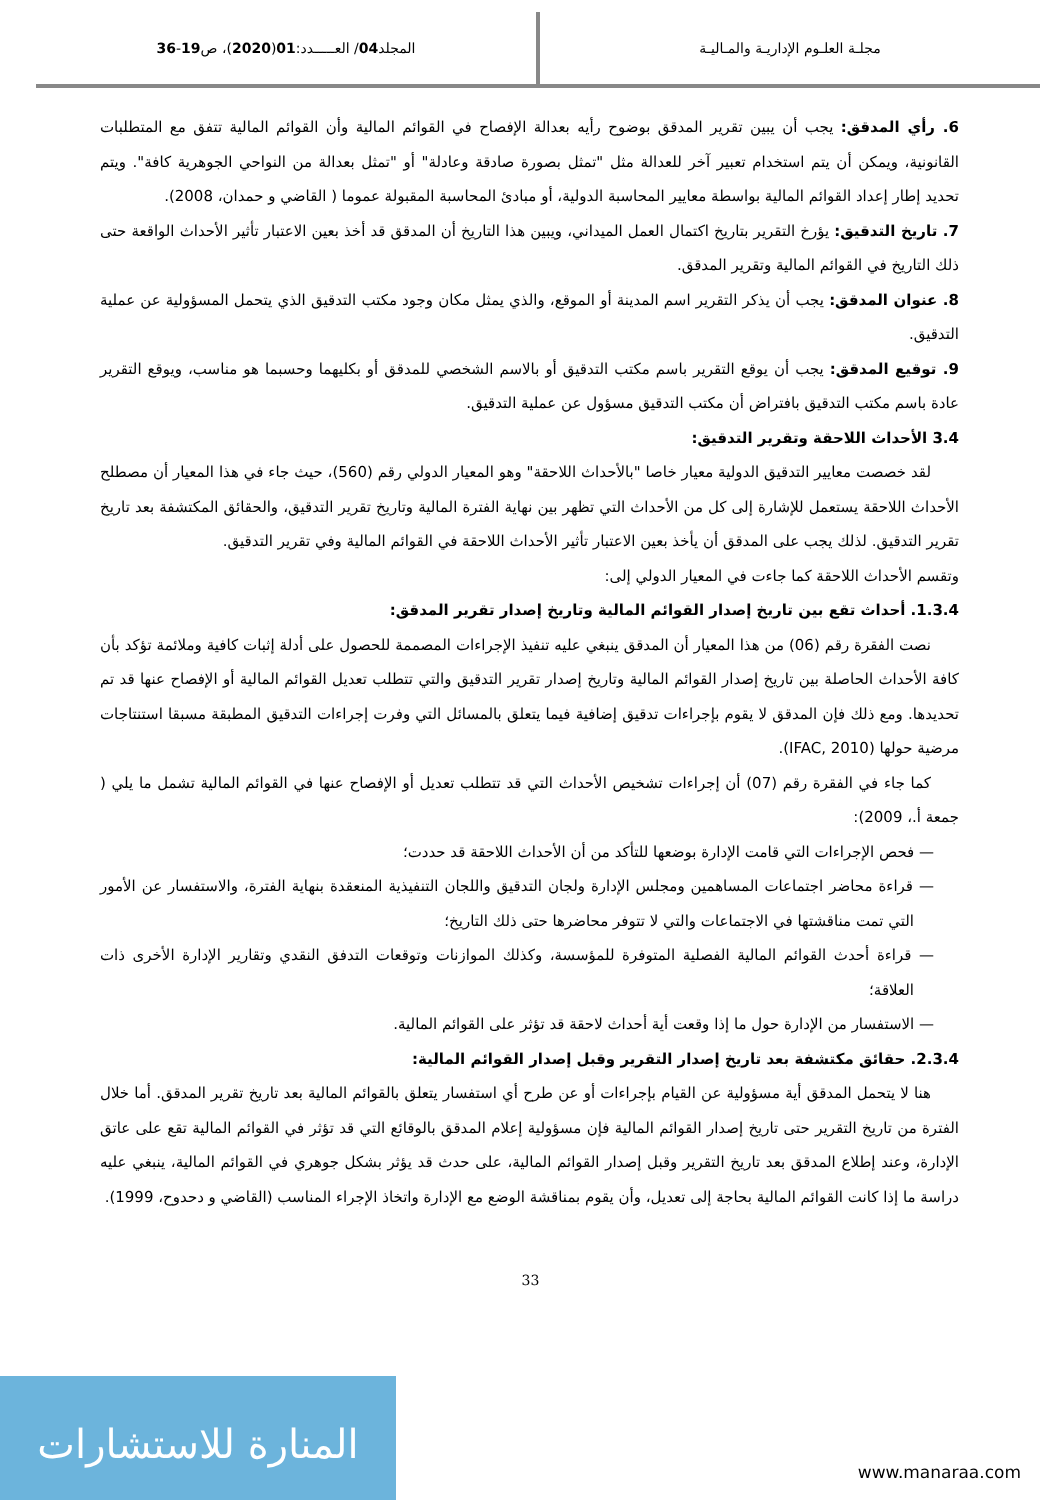مجلـة العلـوم الإداريـة والمـاليـة
المجلد 04 / العـــــدد: 01 (2020)، ص 19 - 36
6. رأي المدقق: يجب أن يبين تقرير المدقق بوضوح رأيه بعدالة الإفصاح في القوائم المالية وأن القوائم المالية تتفق مع المتطلبات القانونية، ويمكن أن يتم استخدام تعبير آخر للعدالة مثل "تمثل بصورة صادقة وعادلة" أو "تمثل بعدالة من النواحي الجوهرية كافة". ويتم تحديد إطار إعداد القوائم المالية بواسطة معايير المحاسبة الدولية، أو مبادئ المحاسبة المقبولة عموما ( القاضي و حمدان، 2008).
7. تاريخ التدقيق: يؤرخ التقرير بتاريخ اكتمال العمل الميداني، ويبين هذا التاريخ أن المدقق قد أخذ بعين الاعتبار تأثير الأحداث الواقعة حتى ذلك التاريخ في القوائم المالية وتقرير المدقق.
8. عنوان المدقق: يجب أن يذكر التقرير اسم المدينة أو الموقع، والذي يمثل مكان وجود مكتب التدقيق الذي يتحمل المسؤولية عن عملية التدقيق.
9. توقيع المدقق: يجب أن يوقع التقرير باسم مكتب التدقيق أو بالاسم الشخصي للمدقق أو بكليهما وحسبما هو مناسب، ويوقع التقرير عادة باسم مكتب التدقيق بافتراض أن مكتب التدقيق مسؤول عن عملية التدقيق.
3.4 الأحداث اللاحقة وتقرير التدقيق:
لقد خصصت معايير التدقيق الدولية معيار خاصا "بالأحداث اللاحقة" وهو المعيار الدولي رقم (560)، حيث جاء في هذا المعيار أن مصطلح الأحداث اللاحقة يستعمل للإشارة إلى كل من الأحداث التي تظهر بين نهاية الفترة المالية وتاريخ تقرير التدقيق، والحقائق المكتشفة بعد تاريخ تقرير التدقيق. لذلك يجب على المدقق أن يأخذ بعين الاعتبار تأثير الأحداث اللاحقة في القوائم المالية وفي تقرير التدقيق.
وتقسم الأحداث اللاحقة كما جاءت في المعيار الدولي إلى:
1.3.4. أحداث تقع بين تاريخ إصدار القوائم المالية وتاريخ إصدار تقرير المدقق:
نصت الفقرة رقم (06) من هذا المعيار أن المدقق ينبغي عليه تنفيذ الإجراءات المصممة للحصول على أدلة إثبات كافية وملائمة تؤكد بأن كافة الأحداث الحاصلة بين تاريخ إصدار القوائم المالية وتاريخ إصدار تقرير التدقيق والتي تتطلب تعديل القوائم المالية أو الإفصاح عنها قد تم تحديدها. ومع ذلك فإن المدقق لا يقوم بإجراءات تدقيق إضافية فيما يتعلق بالمسائل التي وفرت إجراءات التدقيق المطبقة مسبقا استنتاجات مرضية حولها (IFAC, 2010).
كما جاء في الفقرة رقم (07) أن إجراءات تشخيص الأحداث التي قد تتطلب تعديل أو الإفصاح عنها في القوائم المالية تشمل ما يلي ( جمعة أ.، 2009):
— فحص الإجراءات التي قامت الإدارة بوضعها للتأكد من أن الأحداث اللاحقة قد حددت؛
— قراءة محاضر اجتماعات المساهمين ومجلس الإدارة ولجان التدقيق واللجان التنفيذية المنعقدة بنهاية الفترة، والاستفسار عن الأمور التي تمت مناقشتها في الاجتماعات والتي لا تتوفر محاضرها حتى ذلك التاريخ؛
— قراءة أحدث القوائم المالية الفصلية المتوفرة للمؤسسة، وكذلك الموازنات وتوقعات التدفق النقدي وتقارير الإدارة الأخرى ذات العلاقة؛
— الاستفسار من الإدارة حول ما إذا وقعت أية أحداث لاحقة قد تؤثر على القوائم المالية.
2.3.4. حقائق مكتشفة بعد تاريخ إصدار التقرير وقبل إصدار القوائم المالية:
هنا لا يتحمل المدقق أية مسؤولية عن القيام بإجراءات أو عن طرح أي استفسار يتعلق بالقوائم المالية بعد تاريخ تقرير المدقق. أما خلال الفترة من تاريخ التقرير حتى تاريخ إصدار القوائم المالية فإن مسؤولية إعلام المدقق بالوقائع التي قد تؤثر في القوائم المالية تقع على عاتق الإدارة، وعند إطلاع المدقق بعد تاريخ التقرير وقبل إصدار القوائم المالية، على حدث قد يؤثر بشكل جوهري في القوائم المالية، ينبغي عليه دراسة ما إذا كانت القوائم المالية بحاجة إلى تعديل، وأن يقوم بمناقشة الوضع مع الإدارة واتخاذ الإجراء المناسب (القاضي و دحدوح، 1999).
33
المنارة للاستشارات
www.manaraa.com